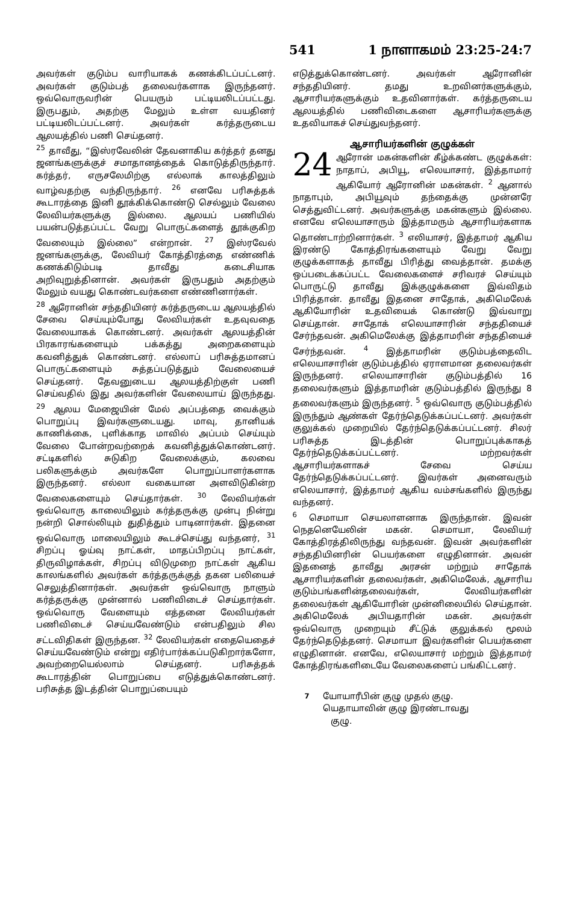541 1 நாளாகமம் 23:25-24:7
அவர்கள் குடும்ப வாரியாகக் கணக்கிடப்பட்டனர். அவர்கள் குடும்பத் தலைவர்களாக இருந்தனர். ஒவ்வொருவரின் பெயரும் பட்டியலிடப்பட்டது. இருபதும், அதற்கு மேலும் உள்ள வயதினர் பட்டியலிடப்பட்டனர். அவர்கள் கர்த்தருடைய ஆலயத்தில் பணி செய்தனர்.
<sup>25</sup> தாவீது, “இஸ்ரவேலின் தேவனாகிய கர்த்தர் தனது ஜனங்களுக்குச் சமாதானத்தைக் கொடுத்திருந்தார். கர்த்தர், எருசலேமிற்கு எல்லாக் காலத்திலும் வாழ்வதற்கு வந்திருந்தார். <sup>26</sup> எனவே பரிசுத்தக் கூடாரத்தை இனி தூக்கிக்கொண்டு செல்லும் வேலை லேவியர்களுக்கு இல்லை. ஆலயப் பணியில் பயன்படுத்தப்பட்ட வேறு பொருட்களைத் தூக்குகிற வேலையும் இல்லை” என்றான். <sup>27</sup> இஸ்ரவேல் ஜனங்களுக்கு, லேவியர் கோத்திரத்தை எண்ணிக் கணக்கிடும்படி தாவீது கடைசியாக அறிவுறுத்தினான். அவர்கள் இருபதும் அதற்கும் மேலும் வயது கொண்டவர்களை எண்ணினார்கள்.
<sup>28</sup> ஆரோனின் சந்ததியினர் கர்த்தருடைய ஆலயத்தில் சேவை செய்யும்போது லேவியர்கள் உதவுவதை வேலையாகக் கொண்டனர். அவர்கள் ஆலயத்தின் பிரகாரங்களையும் பக்கத்து அறைகளையும் கவனித்துக் கொண்டனர். எல்லாப் பரிசுத்தமானப் பொருட்களையும் சுத்தப்படுத்தும் வேலையைச் செய்தனர். தேவனுடைய ஆலயத்திற்குள் பணி செய்வதில் இது அவர்களின் வேலையாய் இருந்தது. <sup>29</sup> ஆலய மேஜையின் மேல் அப்பத்தை வைக்கும் பொறுப்பு இவர்களுடையது. மாவு, தானியக் காணிக்கை, புளிக்காத மாவில் அப்பம் செய்யும் வேலை போன்றவற்றைக் கவனித்துக்கொண்டனர். சட்டிகளில் சுடுகிற வேலைக்கும், கலவை பலிகளுக்கும் அவர்களே பொறுப்பாளர்களாக இருந்தனர். எல்லா வகையான அளவிடுகின்ற வேலைகளையும் செய்தார்கள். <sup>30</sup> லேவியர்கள் ஒவ்வொரு காலையிலும் கர்த்தருக்கு முன்பு நின்று நன்றி சொல்லியும் துதித்தும் பாடினார்கள். இதனை ஒவ்வொரு மாலையிலும் கூடச்செய்து வந்தனர், <sup>31</sup> சிறப்பு ஓய்வு நாட்கள், மாதப்பிறப்பு நாட்கள், திருவிழாக்கள், சிறப்பு விடுமுறை நாட்கள் ஆகிய காலங்களில் அவர்கள் கர்த்தருக்குத் தகன பலியைச் செலுத்தினார்கள். அவர்கள் ஒவ்வொரு நாளும் கர்த்தருக்கு முன்னால் பணிவிடைச் செய்தார்கள். ஒவ்வொரு வேளையும் எத்தனை லேவியர்கள் பணிவிடைச் செய்யவேண்டும் என்பதிலும் சில சட்டவிதிகள் இருந்தன. <sup>32</sup> லேவியர்கள் எதையெதைச் செய்யவேண்டும் என்று எதிர்பார்க்கப்படுகிறார்களோ, அவற்றையெல்லாம் செய்தனர். பரிசுத்தக் கூடாரத்தின் பொறுப்பை எடுத்துக்கொண்டனர். பரிசுத்த இடத்தின் பொறுப்பையும்
எடுத்துக்கொண்டனர். அவர்கள் ஆரோனின் சந்ததியினர். தமது உறவினர்களுக்கும், ஆசாரியர்களுக்கும் உதவினார்கள். கர்த்தருடைய ஆலயத்தில் பணிவிடைகளை ஆசாரியர்களுக்கு உதவியாகச் செய்துவந்தனர்.
ஆசாரியர்களின் குழுக்கள்
24 ஆரோன் மகன்களின் கீழ்க்கண்ட குழுக்கள்: நாதாப், அபியூ, எலெயாசார், இத்தாமார் ஆகியோர் ஆரோனின் மகன்கள். <sup>2</sup> ஆனால் நாதாபும், அபியூவும் தந்தைக்கு முன்னரே செத்துவிட்டனர். அவர்களுக்கு மகன்களும் இல்லை. எனவே எலெயாசாரும் இத்தாமரும் ஆசாரியர்களாக தொண்டாற்றினார்கள். <sup>3</sup> எலியாசர், இத்தாமர் ஆகிய இரண்டு கோத்திரங்களையும் வேறு வேறு குழுக்களாகத் தாவீது பிரித்து வைத்தான். தமக்கு ஒப்படைக்கப்பட்ட வேலைகளைச் சரிவரச் செய்யும் பொருட்டு தாவீது இக்குழுக்களை இவ்விதம் பிரித்தான். தாவீது இதனை சாதோக், அகிமெலேக் ஆகியோரின் உதவியைக் கொண்டு இவ்வாறு செய்தான். சாதோக் எலெயாசாரின் சந்ததியைச் சேர்ந்தவன். அகிமெலேக்கு இத்தாமரின் சந்ததியைச் சேர்ந்தவன். <sup>4</sup> இத்தாமரின் குடும்பத்தைவிட எலெயாசாரின் குடும்பத்தில் ஏராளமான தலைவர்கள் இருந்தனர். எலெயாசாரின் குடும்பத்தில் 16 தலைவர்களும் இத்தாமரின் குடும்பத்தில் இருந்து 8 தலைவர்களும் இருந்தனர். <sup>5</sup> ஒவ்வொரு குடும்பத்தில் இருந்தும் ஆண்கள் தேர்ந்தெடுக்கப்பட்டனர். அவர்கள் குலுக்கல் முறையில் தேர்ந்தெடுக்கப்பட்டனர். சிலர் பரிசுத்த இடத்தின் பொறுப்புக்காகத் தேர்ந்தெடுக்கப்பட்டனர். மற்றவர்கள் ஆசாரியர்களாகச் சேவை செய்ய தேர்ந்தெடுக்கப்பட்டனர். இவர்கள் அனைவரும் எலெயாசார், இத்தாமர் ஆகிய வம்சங்களில் இருந்து வந்தனர்.
<sup>6</sup> செமாயா செயலாளனாக இருந்தான். இவன் நெதனெயேலின் மகன். செமாயா, லேவியர் கோத்திரத்திலிருந்து வந்தவன். இவன் அவர்களின் சந்ததியினரின் பெயர்களை எழுதினான். அவன் இதனைத் தாவீது அரசன் மற்றும் சாதோக் ஆசாரியர்களின் தலைவர்கள், அகிமெலேக், ஆசாரிய குடும்பங்களின்தலைவர்கள், லேவியர்களின் தலைவர்கள் ஆகியோரின் முன்னிலையில் செய்தான். அகிமெலேக் அபியதாரின் மகன். அவர்கள் ஒவ்வொரு முறையும் சீட்டுக் குலுக்கல் மூலம் தேர்ந்தெடுத்தனர். செமாயா இவர்களின் பெயர்களை எழுதினான். எனவே, எலெயாசார் மற்றும் இத்தாமர் கோத்திரங்களிடையே வேலைகளைப் பங்கிட்டனர்.
<sup>7</sup> யோயாரீபின் குழு முதல் குழு.
யெதாயாவின் குழு இரண்டாவது
குழு.